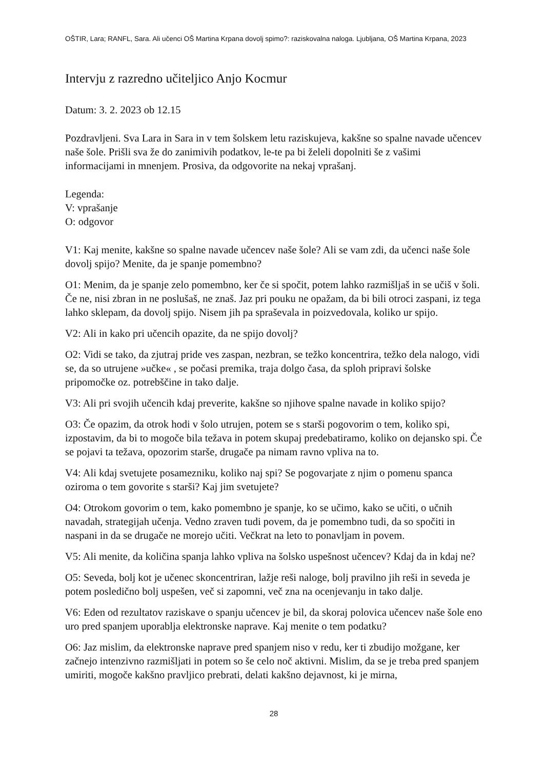OŠTIR, Lara; RANFL, Sara. Ali učenci OŠ Martina Krpana dovolj spimo?: raziskovalna naloga. Ljubljana, OŠ Martina Krpana, 2023
Intervju z razredno učiteljico Anjo Kocmur
Datum: 3. 2. 2023 ob 12.15
Pozdravljeni. Sva Lara in Sara in v tem šolskem letu raziskujeva, kakšne so spalne navade učencev naše šole. Prišli sva že do zanimivih podatkov, le-te pa bi želeli dopolniti še z vašimi informacijami in mnenjem. Prosiva, da odgovorite na nekaj vprašanj.
Legenda:
V: vprašanje
O: odgovor
V1: Kaj menite, kakšne so spalne navade učencev naše šole? Ali se vam zdi, da učenci naše šole dovolj spijo? Menite, da je spanje pomembno?
O1: Menim, da je spanje zelo pomembno, ker če si spočit, potem lahko razmišljaš in se učiš v šoli. Če ne, nisi zbran in ne poslušaš, ne znaš. Jaz pri pouku ne opažam, da bi bili otroci zaspani, iz tega lahko sklepam, da dovolj spijo. Nisem jih pa spraševala in poizvedovala, koliko ur spijo.
V2: Ali in kako pri učencih opazite, da ne spijo dovolj?
O2: Vidi se tako, da zjutraj pride ves zaspan, nezbran, se težko koncentrira, težko dela nalogo, vidi se, da so utrujene »učke« , se počasi premika, traja dolgo časa, da sploh pripravi šolske pripomočke oz. potrebščine in tako dalje.
V3: Ali pri svojih učencih kdaj preverite, kakšne so njihove spalne navade in koliko spijo?
O3: Če opazim, da otrok hodi v šolo utrujen, potem se s starši pogovorim o tem, koliko spi, izpostavim, da bi to mogoče bila težava in potem skupaj predebatiramo, koliko on dejansko spi. Če se pojavi ta težava, opozorim starše, drugače pa nimam ravno vpliva na to.
V4: Ali kdaj svetujete posamezniku, koliko naj spi? Se pogovarjate z njim o pomenu spanca oziroma o tem govorite s starši? Kaj jim svetujete?
O4: Otrokom govorim o tem, kako pomembno je spanje, ko se učimo, kako se učiti, o učnih navadah, strategijah učenja. Vedno zraven tudi povem, da je pomembno tudi, da so spočiti in naspani in da se drugače ne morejo učiti. Večkrat na leto to ponavljam in povem.
V5: Ali menite, da količina spanja lahko vpliva na šolsko uspešnost učencev? Kdaj da in kdaj ne?
O5: Seveda, bolj kot je učenec skoncentriran, lažje reši naloge, bolj pravilno jih reši in seveda je potem posledično bolj uspešen, več si zapomni, več zna na ocenjevanju in tako dalje.
V6: Eden od rezultatov raziskave o spanju učencev je bil, da skoraj polovica učencev naše šole eno uro pred spanjem uporablja elektronske naprave. Kaj menite o tem podatku?
O6: Jaz mislim, da elektronske naprave pred spanjem niso v redu, ker ti zbudijo možgane, ker začnejo intenzivno razmišljati in potem so še celo noč aktivni. Mislim, da se je treba pred spanjem umiriti, mogoče kakšno pravljico prebrati, delati kakšno dejavnost, ki je mirna,
28